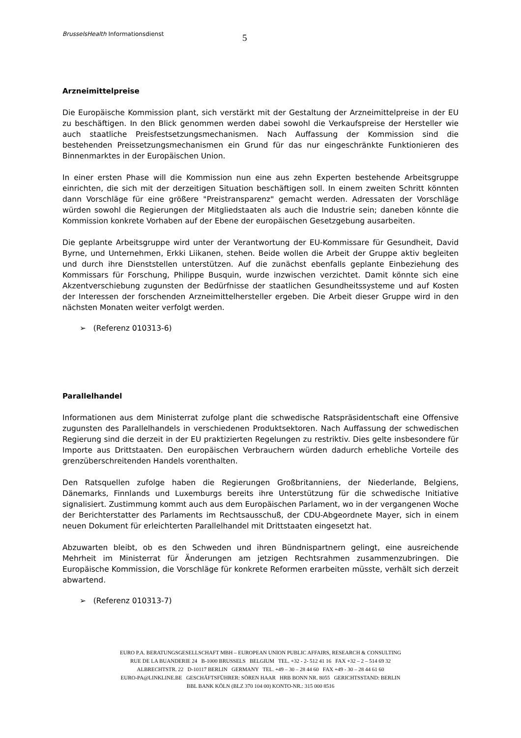BrusselsHealth Informationsdienst 5
Arzneimittelpreise
Die Europäische Kommission plant, sich verstärkt mit der Gestaltung der Arzneimittelpreise in der EU zu beschäftigen. In den Blick genommen werden dabei sowohl die Verkaufspreise der Hersteller wie auch staatliche Preisfestsetzungsmechanismen. Nach Auffassung der Kommission sind die bestehenden Preissetzungsmechanismen ein Grund für das nur eingeschränkte Funktionieren des Binnenmarktes in der Europäischen Union.
In einer ersten Phase will die Kommission nun eine aus zehn Experten bestehende Arbeitsgruppe einrichten, die sich mit der derzeitigen Situation beschäftigen soll. In einem zweiten Schritt könnten dann Vorschläge für eine größere "Preistransparenz" gemacht werden. Adressaten der Vorschläge würden sowohl die Regierungen der Mitgliedstaaten als auch die Industrie sein; daneben könnte die Kommission konkrete Vorhaben auf der Ebene der europäischen Gesetzgebung ausarbeiten.
Die geplante Arbeitsgruppe wird unter der Verantwortung der EU-Kommissare für Gesundheit, David Byrne, und Unternehmen, Erkki Liikanen, stehen. Beide wollen die Arbeit der Gruppe aktiv begleiten und durch ihre Dienststellen unterstützen. Auf die zunächst ebenfalls geplante Einbeziehung des Kommissars für Forschung, Philippe Busquin, wurde inzwischen verzichtet. Damit könnte sich eine Akzentverschiebung zugunsten der Bedürfnisse der staatlichen Gesundheitssysteme und auf Kosten der Interessen der forschenden Arzneimittelhersteller ergeben. Die Arbeit dieser Gruppe wird in den nächsten Monaten weiter verfolgt werden.
➢ (Referenz 010313-6)
Parallelhandel
Informationen aus dem Ministerrat zufolge plant die schwedische Ratspräsidentschaft eine Offensive zugunsten des Parallelhandels in verschiedenen Produktsektoren. Nach Auffassung der schwedischen Regierung sind die derzeit in der EU praktizierten Regelungen zu restriktiv. Dies gelte insbesondere für Importe aus Drittstaaten. Den europäischen Verbrauchern würden dadurch erhebliche Vorteile des grenzüberschreitenden Handels vorenthalten.
Den Ratsquellen zufolge haben die Regierungen Großbritanniens, der Niederlande, Belgiens, Dänemarks, Finnlands und Luxemburgs bereits ihre Unterstützung für die schwedische Initiative signalisiert. Zustimmung kommt auch aus dem Europäischen Parlament, wo in der vergangenen Woche der Berichterstatter des Parlaments im Rechtsausschuß, der CDU-Abgeordnete Mayer, sich in einem neuen Dokument für erleichterten Parallelhandel mit Drittstaaten eingesetzt hat.
Abzuwarten bleibt, ob es den Schweden und ihren Bündnispartnern gelingt, eine ausreichende Mehrheit im Ministerrat für Änderungen am jetzigen Rechtsrahmen zusammenzubringen. Die Europäische Kommission, die Vorschläge für konkrete Reformen erarbeiten müsste, verhält sich derzeit abwartend.
➢ (Referenz 010313-7)
EURO P.A. BERATUNGSGESELLSCHAFT MBH – EUROPEAN UNION PUBLIC AFFAIRS, RESEARCH & CONSULTING
RUE DE LA BUANDERIE 24 B-1000 BRUSSELS BELGIUM TEL. +32 - 2- 512 41 16 FAX +32 – 2 – 514 69 32
ALBRECHTSTR. 22 D-10117 BERLIN GERMANY TEL. +49 – 30 – 28 44 60 FAX +49 - 30 – 28 44 61 60
EURO-PA@LINKLINE.BE GESCHÄFTSFÜHRER: SÖREN HAAR HRB BONN NR. 8055 GERICHTSSTAND: BERLIN
BBL BANK KÖLN (BLZ 370 104 00) KONTO-NR.: 315 000 8516